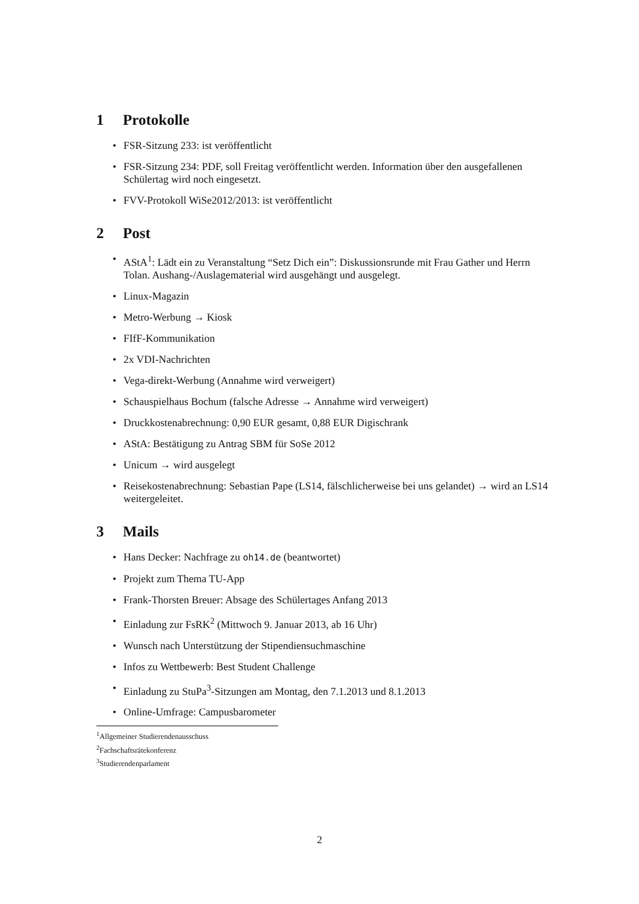1 Protokolle
• FSR-Sitzung 233: ist veröffentlicht
• FSR-Sitzung 234: PDF, soll Freitag veröffentlicht werden. Information über den ausgefallenen Schülertag wird noch eingesetzt.
• FVV-Protokoll WiSe2012/2013: ist veröffentlicht
2 Post
• AStA<sup>1</sup>: Lädt ein zu Veranstaltung “Setz Dich ein”: Diskussionsrunde mit Frau Gather und Herrn Tolan. Aushang-/Auslagematerial wird ausgehängt und ausgelegt.
• Linux-Magazin
• Metro-Werbung → Kiosk
• FIfF-Kommunikation
• 2x VDI-Nachrichten
• Vega-direkt-Werbung (Annahme wird verweigert)
• Schauspielhaus Bochum (falsche Adresse → Annahme wird verweigert)
• Druckkostenabrechnung: 0,90 EUR gesamt, 0,88 EUR Digischrank
• AStA: Bestätigung zu Antrag SBM für SoSe 2012
• Unicum → wird ausgelegt
• Reisekostenabrechnung: Sebastian Pape (LS14, fälschlicherweise bei uns gelandet) → wird an LS14 weitergeleitet.
3 Mails
• Hans Decker: Nachfrage zu oh14.de (beantwortet)
• Projekt zum Thema TU-App
• Frank-Thorsten Breuer: Absage des Schülertages Anfang 2013
• Einladung zur FsRK<sup>2</sup> (Mittwoch 9. Januar 2013, ab 16 Uhr)
• Wunsch nach Unterstützung der Stipendiensuchmaschine
• Infos zu Wettbewerb: Best Student Challenge
• Einladung zu StuPa<sup>3</sup>-Sitzungen am Montag, den 7.1.2013 und 8.1.2013
• Online-Umfrage: Campusbarometer
<sup>1</sup> Allgemeiner Studierendenausschuss
<sup>2</sup> Fachschaftsrätekonferenz
<sup>3</sup> Studierendenparlament
2